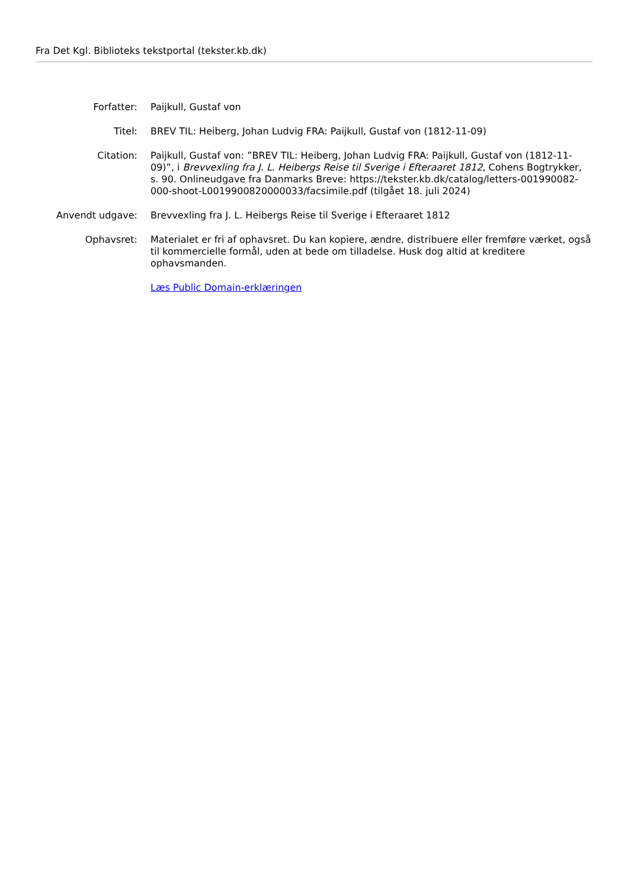Fra Det Kgl. Biblioteks tekstportal (tekster.kb.dk)
| Forfatter: | Paijkull, Gustaf von |
| Titel: | BREV TIL: Heiberg, Johan Ludvig FRA: Paijkull, Gustaf von (1812-11-09) |
| Citation: | Paijkull, Gustaf von: ”BREV TIL: Heiberg, Johan Ludvig FRA: Paijkull, Gustaf von (1812-11-09)”, i Brevvexling fra J. L. Heibergs Reise til Sverige i Efteraaret 1812 , Cohens Bogtrykker, s. 90. Onlineudgave fra Danmarks Breve: https://tekster.kb.dk/catalog/letters-001990082-000-shoot-L0019900820000033/facsimile.pdf (tilgået 18. juli 2024) |
| Anvendt udgave: | Brevvexling fra J. L. Heibergs Reise til Sverige i Efteraaret 1812 |
| Ophavsret: | Materialet er fri af ophavsret. Du kan kopiere, ændre, distribuere eller fremføre værket, også til kommercielle formål, uden at bede om tilladelse. Husk dog altid at kreditere ophavsmanden. |
| | Læs Public Domain-erklæringen |